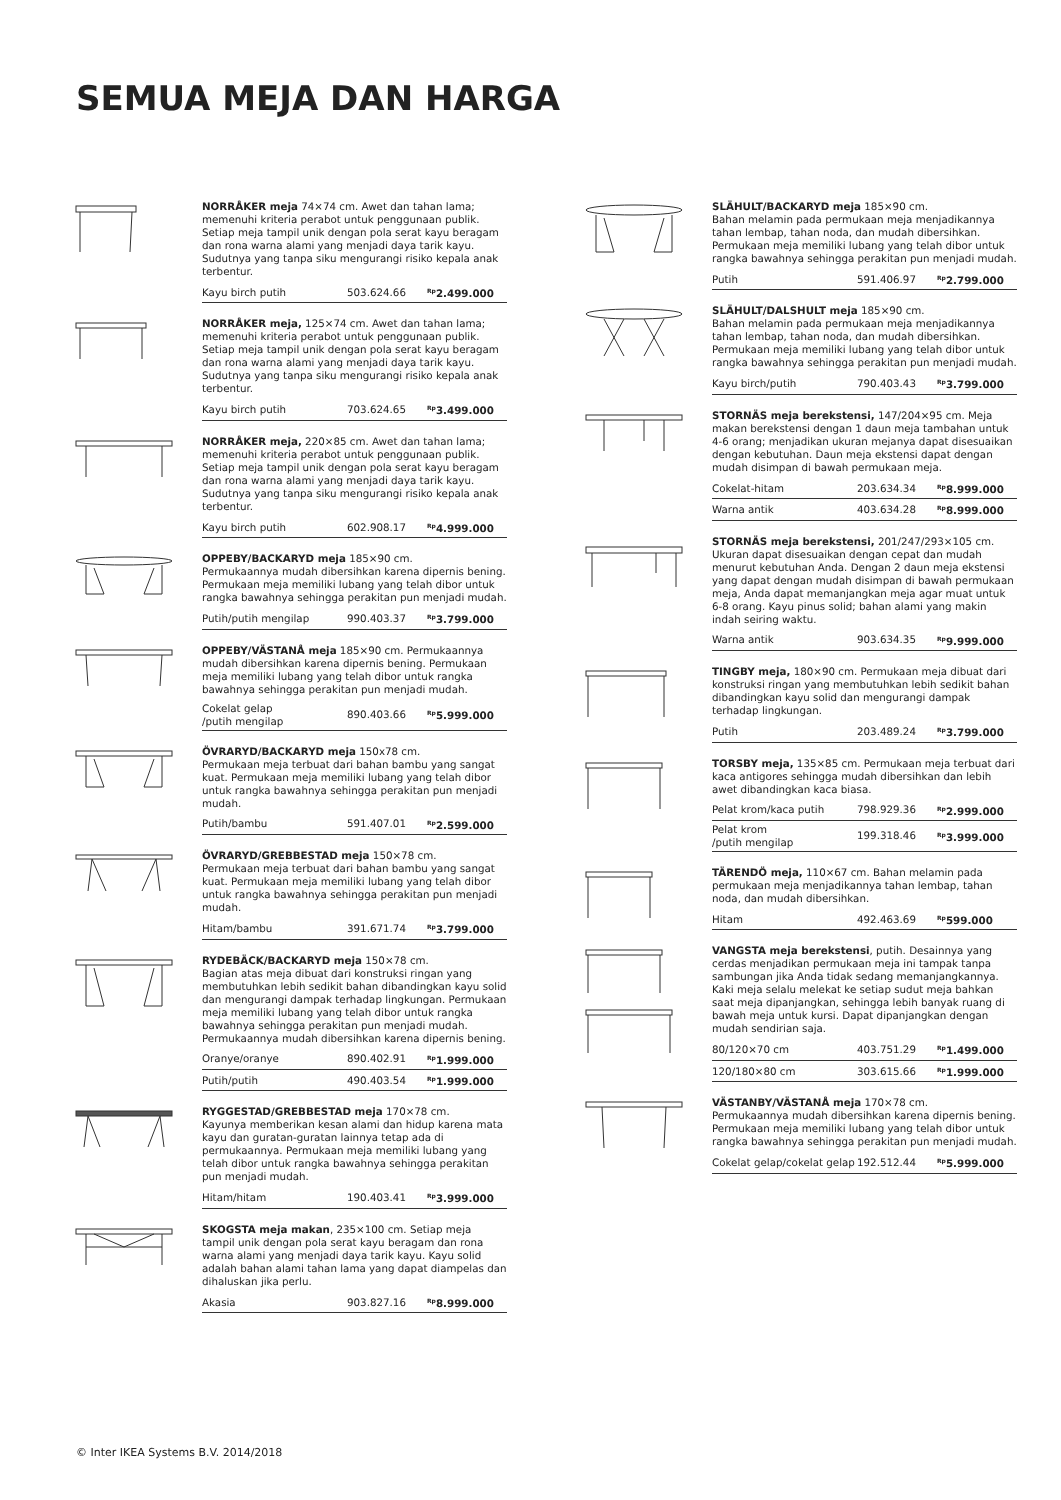SEMUA MEJA DAN HARGA
NORRÅKER meja 74×74 cm. Awet dan tahan lama; memenuhi kriteria perabot untuk penggunaan publik. Setiap meja tampil unik dengan pola serat kayu beragam dan rona warna alami yang menjadi daya tarik kayu. Sudutnya yang tanpa siku mengurangi risiko kepala anak terbentur.
| Kayu birch putih | 503.624.66 | <sup>Rp</sup>2.499.000 |
NORRÅKER meja, 125×74 cm. Awet dan tahan lama; memenuhi kriteria perabot untuk penggunaan publik. Setiap meja tampil unik dengan pola serat kayu beragam dan rona warna alami yang menjadi daya tarik kayu. Sudutnya yang tanpa siku mengurangi risiko kepala anak terbentur.
| Kayu birch putih | 703.624.65 | <sup>Rp</sup>3.499.000 |
NORRÅKER meja, 220×85 cm. Awet dan tahan lama; memenuhi kriteria perabot untuk penggunaan publik. Setiap meja tampil unik dengan pola serat kayu beragam dan rona warna alami yang menjadi daya tarik kayu. Sudutnya yang tanpa siku mengurangi risiko kepala anak terbentur.
| Kayu birch putih | 602.908.17 | <sup>Rp</sup>4.999.000 |
OPPEBY/BACKARYD meja 185×90 cm.
Permukaannya mudah dibersihkan karena dipernis bening.
Permukaan meja memiliki lubang yang telah dibor untuk rangka bawahnya sehingga perakitan pun menjadi mudah.
| Putih/putih mengilap | 990.403.37 | <sup>Rp</sup>3.799.000 |
OPPEBY/VÄSTANÅ meja 185×90 cm. Permukaannya mudah dibersihkan karena dipernis bening. Permukaan meja memiliki lubang yang telah dibor untuk rangka bawahnya sehingga perakitan pun menjadi mudah.
| Cokelat gelap /putih mengilap | 890.403.66 | <sup>Rp</sup>5.999.000 |
ÖVRARYD/BACKARYD meja 150x78 cm.
Permukaan meja terbuat dari bahan bambu yang sangat kuat. Permukaan meja memiliki lubang yang telah dibor untuk rangka bawahnya sehingga perakitan pun menjadi mudah.
| Putih/bambu | 591.407.01 | <sup>Rp</sup>2.599.000 |
ÖVRARYD/GREBBESTAD meja 150×78 cm.
Permukaan meja terbuat dari bahan bambu yang sangat kuat. Permukaan meja memiliki lubang yang telah dibor untuk rangka bawahnya sehingga perakitan pun menjadi mudah.
| Hitam/bambu | 391.671.74 | <sup>Rp</sup>3.799.000 |
RYDEBÄCK/BACKARYD meja 150×78 cm.
Bagian atas meja dibuat dari konstruksi ringan yang membutuhkan lebih sedikit bahan dibandingkan kayu solid dan mengurangi dampak terhadap lingkungan. Permukaan meja memiliki lubang yang telah dibor untuk rangka bawahnya sehingga perakitan pun menjadi mudah. Permukaannya mudah dibersihkan karena dipernis bening.
| Oranye/oranye | 890.402.91 | <sup>Rp</sup>1.999.000 |
| Putih/putih | 490.403.54 | <sup>Rp</sup>1.999.000 |
RYGGESTAD/GREBBESTAD meja 170×78 cm.
Kayunya memberikan kesan alami dan hidup karena mata kayu dan guratan-guratan lainnya tetap ada di permukaannya. Permukaan meja memiliki lubang yang telah dibor untuk rangka bawahnya sehingga perakitan pun menjadi mudah.
| Hitam/hitam | 190.403.41 | <sup>Rp</sup>3.999.000 |
SKOGSTA meja makan, 235×100 cm. Setiap meja tampil unik dengan pola serat kayu beragam dan rona warna alami yang menjadi daya tarik kayu. Kayu solid adalah bahan alami tahan lama yang dapat diampelas dan dihaluskan jika perlu.
| Akasia | 903.827.16 | <sup>Rp</sup>8.999.000 |
SLÄHULT/BACKARYD meja 185×90 cm.
Bahan melamin pada permukaan meja menjadikannya tahan lembap, tahan noda, dan mudah dibersihkan. Permukaan meja memiliki lubang yang telah dibor untuk rangka bawahnya sehingga perakitan pun menjadi mudah.
| Putih | 591.406.97 | <sup>Rp</sup>2.799.000 |
SLÄHULT/DALSHULT meja 185×90 cm.
Bahan melamin pada permukaan meja menjadikannya tahan lembap, tahan noda, dan mudah dibersihkan. Permukaan meja memiliki lubang yang telah dibor untuk rangka bawahnya sehingga perakitan pun menjadi mudah.
| Kayu birch/putih | 790.403.43 | <sup>Rp</sup>3.799.000 |
STORNÄS meja berekstensi, 147/204×95 cm. Meja makan berekstensi dengan 1 daun meja tambahan untuk 4-6 orang; menjadikan ukuran mejanya dapat disesuaikan dengan kebutuhan. Daun meja ekstensi dapat dengan mudah disimpan di bawah permukaan meja.
| Cokelat-hitam | 203.634.34 | <sup>Rp</sup>8.999.000 |
| Warna antik | 403.634.28 | <sup>Rp</sup>8.999.000 |
STORNÄS meja berekstensi, 201/247/293×105 cm. Ukuran dapat disesuaikan dengan cepat dan mudah menurut kebutuhan Anda. Dengan 2 daun meja ekstensi yang dapat dengan mudah disimpan di bawah permukaan meja, Anda dapat memanjangkan meja agar muat untuk 6-8 orang. Kayu pinus solid; bahan alami yang makin indah seiring waktu.
| Warna antik | 903.634.35 | <sup>Rp</sup>9.999.000 |
TINGBY meja, 180×90 cm. Permukaan meja dibuat dari konstruksi ringan yang membutuhkan lebih sedikit bahan dibandingkan kayu solid dan mengurangi dampak terhadap lingkungan.
| Putih | 203.489.24 | <sup>Rp</sup>3.799.000 |
TORSBY meja, 135×85 cm. Permukaan meja terbuat dari kaca antigores sehingga mudah dibersihkan dan lebih awet dibandingkan kaca biasa.
| Pelat krom/kaca putih | 798.929.36 | <sup>Rp</sup>2.999.000 |
| Pelat krom /putih mengilap | 199.318.46 | <sup>Rp</sup>3.999.000 |
TÄRENDÖ meja, 110×67 cm. Bahan melamin pada permukaan meja menjadikannya tahan lembap, tahan noda, dan mudah dibersihkan.
| Hitam | 492.463.69 | <sup>Rp</sup>599.000 |
VANGSTA meja berekstensi, putih. Desainnya yang cerdas menjadikan permukaan meja ini tampak tanpa sambungan jika Anda tidak sedang memanjangkannya. Kaki meja selalu melekat ke setiap sudut meja bahkan saat meja dipanjangkan, sehingga lebih banyak ruang di bawah meja untuk kursi. Dapat dipanjangkan dengan mudah sendirian saja.
| 80/120×70 cm | 403.751.29 | <sup>Rp</sup>1.499.000 |
| 120/180×80 cm | 303.615.66 | <sup>Rp</sup>1.999.000 |
VÄSTANBY/VÄSTANÅ meja 170×78 cm.
Permukaannya mudah dibersihkan karena dipernis bening. Permukaan meja memiliki lubang yang telah dibor untuk rangka bawahnya sehingga perakitan pun menjadi mudah.
| Cokelat gelap/cokelat gelap | 192.512.44 | <sup>Rp</sup>5.999.000 |
© Inter IKEA Systems B.V. 2014/2018